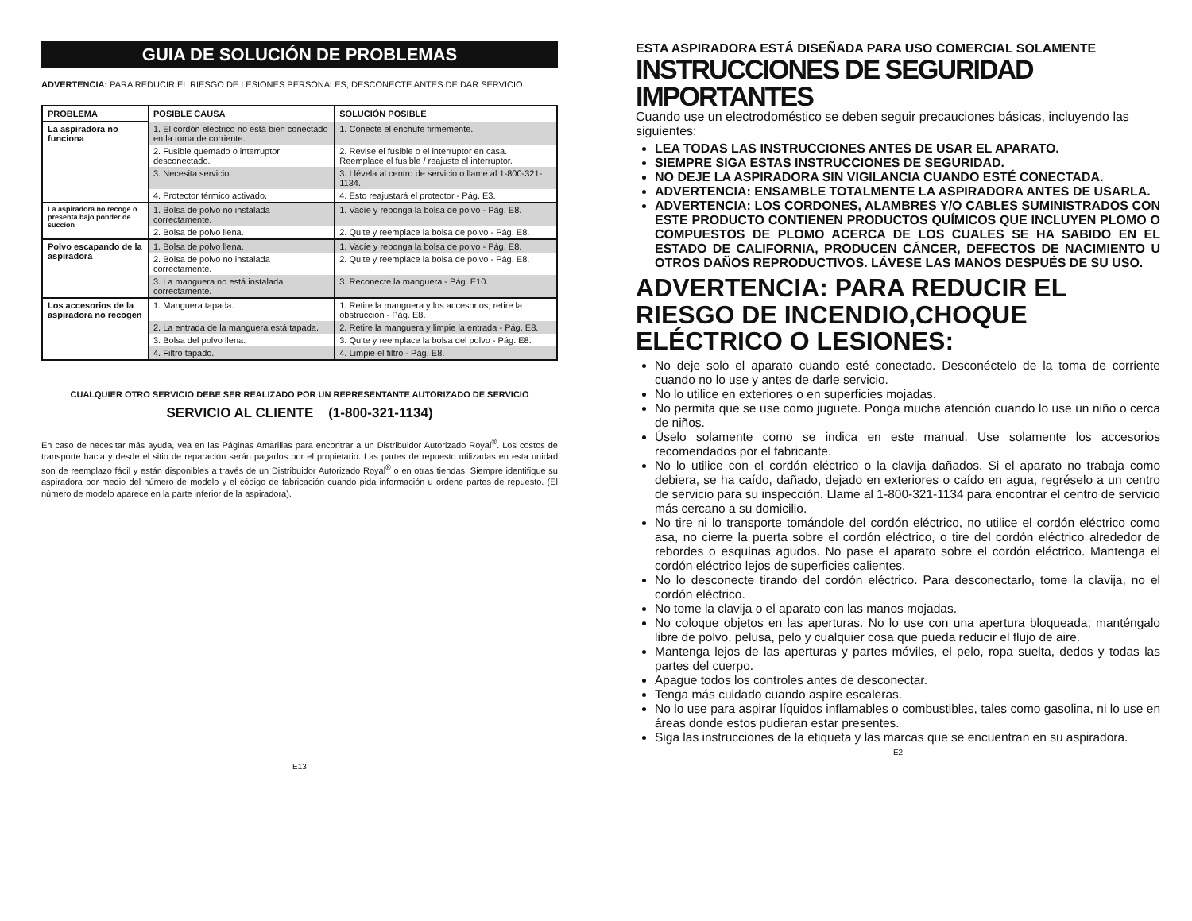GUIA DE SOLUCIÓN DE PROBLEMAS
ADVERTENCIA: PARA REDUCIR EL RIESGO DE LESIONES PERSONALES, DESCONECTE ANTES DE DAR SERVICIO.
| PROBLEMA | POSIBLE CAUSA | SOLUCIÓN POSIBLE |
| --- | --- | --- |
| La aspiradora no funciona | 1. El cordón eléctrico no está bien conectado en la toma de corriente. | 1. Conecte el enchufe firmemente. |
| | 2. Fusible quemado o interruptor desconectado. | 2. Revise el fusible o el interruptor en casa. Reemplace el fusible / reajuste el interruptor. |
| | 3. Necesita servicio. | 3. Llévela al centro de servicio o llame al 1-800-321-1134. |
| | 4. Protector térmico activado. | 4. Esto reajustará el protector - Pág. E3. |
| La aspiradora no recoge o presenta bajo ponder de succion | 1. Bolsa de polvo no instalada correctamente. | 1. Vacíe y reponga la bolsa de polvo - Pág. E8. |
| | 2. Bolsa de polvo llena. | 2. Quite y reemplace la bolsa de polvo - Pág. E8. |
| Polvo escapando de la aspiradora | 1. Bolsa de polvo llena. | 1. Vacíe y reponga la bolsa de polvo - Pág. E8. |
| | 2. Bolsa de polvo no instalada correctamente. | 2. Quite y reemplace la bolsa de polvo - Pág. E8. |
| | 3. La manguera no está instalada correctamente. | 3. Reconecte la manguera - Pág. E10. |
| Los accesorios de la aspiradora no recogen | 1. Manguera tapada. | 1. Retire la manguera y los accesorios; retire la obstrucción - Pág. E8. |
| | 2. La entrada de la manguera está tapada. | 2. Retire la manguera y limpie la entrada - Pág. E8. |
| | 3. Bolsa del polvo llena. | 3. Quite y reemplace la bolsa del polvo - Pág. E8. |
| | 4. Filtro tapado. | 4. Limpie el filtro - Pág. E8. |
CUALQUIER OTRO SERVICIO DEBE SER REALIZADO POR UN REPRESENTANTE AUTORIZADO DE SERVICIO
SERVICIO AL CLIENTE (1-800-321-1134)
En caso de necesitar más ayuda, vea en las Páginas Amarillas para encontrar a un Distribuidor Autorizado Royal<sup>®</sup>. Los costos de transporte hacia y desde el sitio de reparación serán pagados por el propietario. Las partes de repuesto utilizadas en esta unidad son de reemplazo fácil y están disponibles a través de un Distribuidor Autorizado Royal<sup>®</sup> o en otras tiendas. Siempre identifique su aspiradora por medio del número de modelo y el código de fabricación cuando pida información u ordene partes de repuesto. (El número de modelo aparece en la parte inferior de la aspiradora).
E13
ESTA ASPIRADORA ESTÁ DISEÑADA PARA USO COMERCIAL SOLAMENTE
INSTRUCCIONES DE SEGURIDAD IMPORTANTES
Cuando use un electrodoméstico se deben seguir precauciones básicas, incluyendo las siguientes:
LEA TODAS LAS INSTRUCCIONES ANTES DE USAR EL APARATO.
SIEMPRE SIGA ESTAS INSTRUCCIONES DE SEGURIDAD.
NO DEJE LA ASPIRADORA SIN VIGILANCIA CUANDO ESTÉ CONECTADA.
ADVERTENCIA: ENSAMBLE TOTALMENTE LA ASPIRADORA ANTES DE USARLA.
ADVERTENCIA: LOS CORDONES, ALAMBRES Y/O CABLES SUMINISTRADOS CON ESTE PRODUCTO CONTIENEN PRODUCTOS QUÍMICOS QUE INCLUYEN PLOMO O COMPUESTOS DE PLOMO ACERCA DE LOS CUALES SE HA SABIDO EN EL ESTADO DE CALIFORNIA, PRODUCEN CÁNCER, DEFECTOS DE NACIMIENTO U OTROS DAÑOS REPRODUCTIVOS. LÁVESE LAS MANOS DESPUÉS DE SU USO.
ADVERTENCIA: PARA REDUCIR EL RIESGO DE INCENDIO,CHOQUE ELÉCTRICO O LESIONES:
No deje solo el aparato cuando esté conectado. Desconéctelo de la toma de corriente cuando no lo use y antes de darle servicio.
No lo utilice en exteriores o en superficies mojadas.
No permita que se use como juguete. Ponga mucha atención cuando lo use un niño o cerca de niños.
Úselo solamente como se indica en este manual. Use solamente los accesorios recomendados por el fabricante.
No lo utilice con el cordón eléctrico o la clavija dañados. Si el aparato no trabaja como debiera, se ha caído, dañado, dejado en exteriores o caído en agua, regréselo a un centro de servicio para su inspección. Llame al 1-800-321-1134 para encontrar el centro de servicio más cercano a su domicilio.
No tire ni lo transporte tomándole del cordón eléctrico, no utilice el cordón eléctrico como asa, no cierre la puerta sobre el cordón eléctrico, o tire del cordón eléctrico alrededor de rebordes o esquinas agudos. No pase el aparato sobre el cordón eléctrico. Mantenga el cordón eléctrico lejos de superficies calientes.
No lo desconecte tirando del cordón eléctrico. Para desconectarlo, tome la clavija, no el cordón eléctrico.
No tome la clavija o el aparato con las manos mojadas.
No coloque objetos en las aperturas. No lo use con una apertura bloqueada; manténgalo libre de polvo, pelusa, pelo y cualquier cosa que pueda reducir el flujo de aire.
Mantenga lejos de las aperturas y partes móviles, el pelo, ropa suelta, dedos y todas las partes del cuerpo.
Apague todos los controles antes de desconectar.
Tenga más cuidado cuando aspire escaleras.
No lo use para aspirar líquidos inflamables o combustibles, tales como gasolina, ni lo use en áreas donde estos pudieran estar presentes.
Siga las instrucciones de la etiqueta y las marcas que se encuentran en su aspiradora.
E2